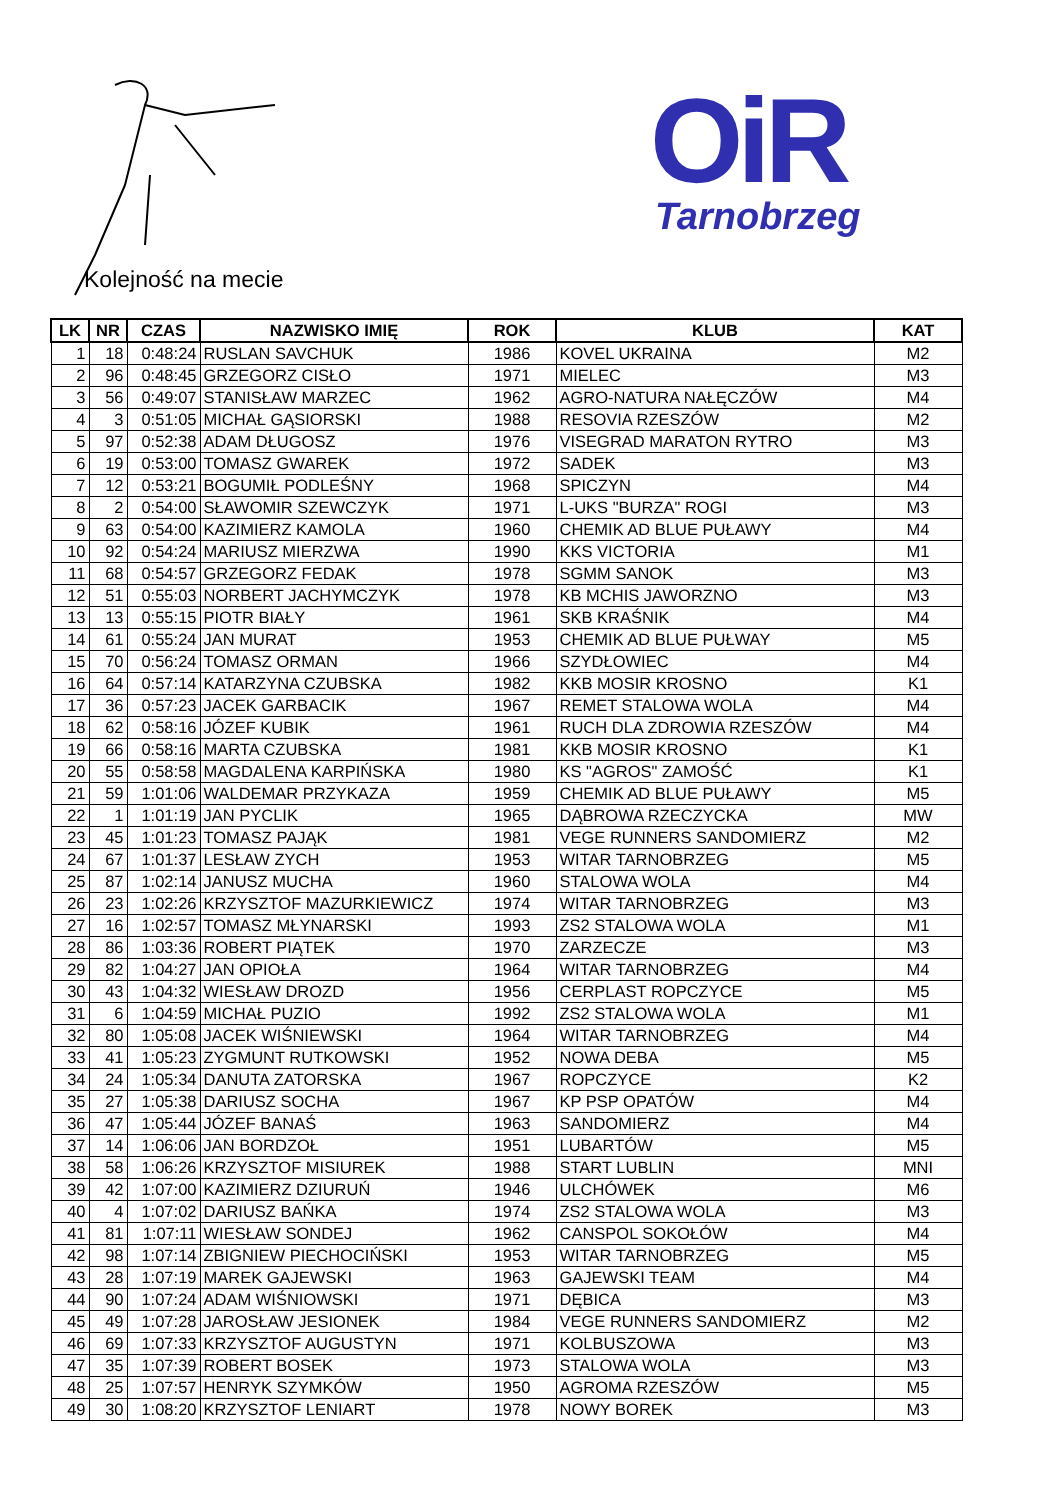OiR
Tarnobrzeg
Kolejność na mecie
| LK | NR | CZAS | NAZWISKO IMIĘ | ROK | KLUB | KAT |
| --- | --- | --- | --- | --- | --- | --- |
| 1 | 18 | 0:48:24 | RUSLAN SAVCHUK | 1986 | KOVEL UKRAINA | M2 |
| 2 | 96 | 0:48:45 | GRZEGORZ CISŁO | 1971 | MIELEC | M3 |
| 3 | 56 | 0:49:07 | STANISŁAW MARZEC | 1962 | AGRO-NATURA NAŁĘCZÓW | M4 |
| 4 | 3 | 0:51:05 | MICHAŁ GĄSIORSKI | 1988 | RESOVIA RZESZÓW | M2 |
| 5 | 97 | 0:52:38 | ADAM DŁUGOSZ | 1976 | VISEGRAD MARATON RYTRO | M3 |
| 6 | 19 | 0:53:00 | TOMASZ GWAREK | 1972 | SADEK | M3 |
| 7 | 12 | 0:53:21 | BOGUMIŁ PODLEŚNY | 1968 | SPICZYN | M4 |
| 8 | 2 | 0:54:00 | SŁAWOMIR SZEWCZYK | 1971 | L-UKS "BURZA" ROGI | M3 |
| 9 | 63 | 0:54:00 | KAZIMIERZ KAMOLA | 1960 | CHEMIK AD BLUE PUŁAWY | M4 |
| 10 | 92 | 0:54:24 | MARIUSZ MIERZWA | 1990 | KKS VICTORIA | M1 |
| 11 | 68 | 0:54:57 | GRZEGORZ FEDAK | 1978 | SGMM SANOK | M3 |
| 12 | 51 | 0:55:03 | NORBERT JACHYMCZYK | 1978 | KB MCHIS JAWORZNO | M3 |
| 13 | 13 | 0:55:15 | PIOTR BIAŁY | 1961 | SKB KRAŚNIK | M4 |
| 14 | 61 | 0:55:24 | JAN MURAT | 1953 | CHEMIK AD BLUE PUŁWAY | M5 |
| 15 | 70 | 0:56:24 | TOMASZ ORMAN | 1966 | SZYDŁOWIEC | M4 |
| 16 | 64 | 0:57:14 | KATARZYNA CZUBSKA | 1982 | KKB MOSIR KROSNO | K1 |
| 17 | 36 | 0:57:23 | JACEK GARBACIK | 1967 | REMET STALOWA WOLA | M4 |
| 18 | 62 | 0:58:16 | JÓZEF KUBIK | 1961 | RUCH DLA ZDROWIA RZESZÓW | M4 |
| 19 | 66 | 0:58:16 | MARTA CZUBSKA | 1981 | KKB MOSIR KROSNO | K1 |
| 20 | 55 | 0:58:58 | MAGDALENA KARPIŃSKA | 1980 | KS "AGROS" ZAMOŚĆ | K1 |
| 21 | 59 | 1:01:06 | WALDEMAR PRZYKAZA | 1959 | CHEMIK AD BLUE PUŁAWY | M5 |
| 22 | 1 | 1:01:19 | JAN PYCLIK | 1965 | DĄBROWA RZECZYCKA | MW |
| 23 | 45 | 1:01:23 | TOMASZ PAJĄK | 1981 | VEGE RUNNERS SANDOMIERZ | M2 |
| 24 | 67 | 1:01:37 | LESŁAW ZYCH | 1953 | WITAR TARNOBRZEG | M5 |
| 25 | 87 | 1:02:14 | JANUSZ MUCHA | 1960 | STALOWA WOLA | M4 |
| 26 | 23 | 1:02:26 | KRZYSZTOF MAZURKIEWICZ | 1974 | WITAR TARNOBRZEG | M3 |
| 27 | 16 | 1:02:57 | TOMASZ MŁYNARSKI | 1993 | ZS2 STALOWA WOLA | M1 |
| 28 | 86 | 1:03:36 | ROBERT PIĄTEK | 1970 | ZARZECZE | M3 |
| 29 | 82 | 1:04:27 | JAN OPIOŁA | 1964 | WITAR TARNOBRZEG | M4 |
| 30 | 43 | 1:04:32 | WIESŁAW DROZD | 1956 | CERPLAST ROPCZYCE | M5 |
| 31 | 6 | 1:04:59 | MICHAŁ PUZIO | 1992 | ZS2 STALOWA WOLA | M1 |
| 32 | 80 | 1:05:08 | JACEK WIŚNIEWSKI | 1964 | WITAR TARNOBRZEG | M4 |
| 33 | 41 | 1:05:23 | ZYGMUNT RUTKOWSKI | 1952 | NOWA DEBA | M5 |
| 34 | 24 | 1:05:34 | DANUTA ZATORSKA | 1967 | ROPCZYCE | K2 |
| 35 | 27 | 1:05:38 | DARIUSZ SOCHA | 1967 | KP PSP OPATÓW | M4 |
| 36 | 47 | 1:05:44 | JÓZEF BANAŚ | 1963 | SANDOMIERZ | M4 |
| 37 | 14 | 1:06:06 | JAN BORDZOŁ | 1951 | LUBARTÓW | M5 |
| 38 | 58 | 1:06:26 | KRZYSZTOF MISIUREK | 1988 | START LUBLIN | MNI |
| 39 | 42 | 1:07:00 | KAZIMIERZ DZIURUŃ | 1946 | ULCHÓWEK | M6 |
| 40 | 4 | 1:07:02 | DARIUSZ BAŃKA | 1974 | ZS2 STALOWA WOLA | M3 |
| 41 | 81 | 1:07:11 | WIESŁAW SONDEJ | 1962 | CANSPOL SOKOŁÓW | M4 |
| 42 | 98 | 1:07:14 | ZBIGNIEW PIECHOCIŃSKI | 1953 | WITAR TARNOBRZEG | M5 |
| 43 | 28 | 1:07:19 | MAREK GAJEWSKI | 1963 | GAJEWSKI TEAM | M4 |
| 44 | 90 | 1:07:24 | ADAM WIŚNIOWSKI | 1971 | DĘBICA | M3 |
| 45 | 49 | 1:07:28 | JAROSŁAW JESIONEK | 1984 | VEGE RUNNERS SANDOMIERZ | M2 |
| 46 | 69 | 1:07:33 | KRZYSZTOF AUGUSTYN | 1971 | KOLBUSZOWA | M3 |
| 47 | 35 | 1:07:39 | ROBERT BOSEK | 1973 | STALOWA WOLA | M3 |
| 48 | 25 | 1:07:57 | HENRYK SZYMKÓW | 1950 | AGROMA RZESZÓW | M5 |
| 49 | 30 | 1:08:20 | KRZYSZTOF LENIART | 1978 | NOWY BOREK | M3 |